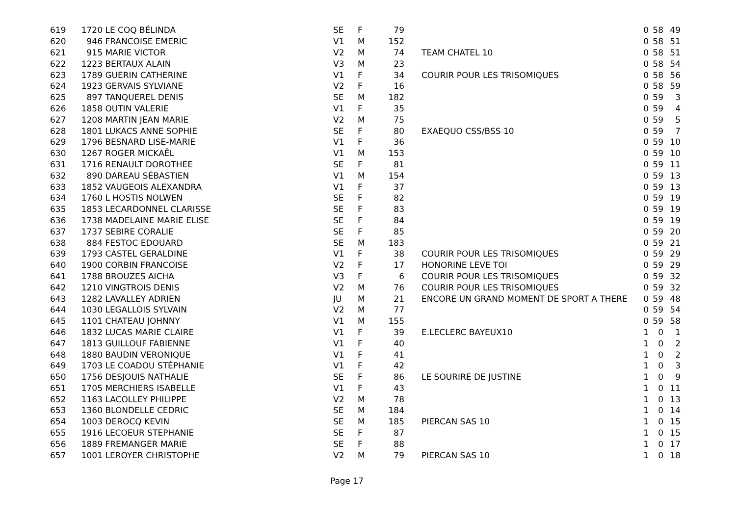| 619 | 1720 | LE COQ BÉLINDA | SE | F | 79 | | | 0 | 58 | 49 |
| 620 | 946 | FRANCOISE EMERIC | V1 | M | 152 | | | 0 | 58 | 51 |
| 621 | 915 | MARIE VICTOR | V2 | M | 74 | | TEAM CHATEL 10 | 0 | 58 | 51 |
| 622 | 1223 | BERTAUX ALAIN | V3 | M | 23 | | | 0 | 58 | 54 |
| 623 | 1789 | GUERIN CATHERINE | V1 | F | 34 | | COURIR POUR LES TRISOMIQUES | 0 | 58 | 56 |
| 624 | 1923 | GERVAIS SYLVIANE | V2 | F | 16 | | | 0 | 58 | 59 |
| 625 | 897 | TANQUEREL DENIS | SE | M | 182 | | | 0 | 59 | 3 |
| 626 | 1858 | OUTIN VALERIE | V1 | F | 35 | | | 0 | 59 | 4 |
| 627 | 1208 | MARTIN JEAN MARIE | V2 | M | 75 | | | 0 | 59 | 5 |
| 628 | 1801 | LUKACS ANNE SOPHIE | SE | F | 80 | | EXAEQUO CSS/BSS 10 | 0 | 59 | 7 |
| 629 | 1796 | BESNARD LISE-MARIE | V1 | F | 36 | | | 0 | 59 | 10 |
| 630 | 1267 | ROGER MICKAËL | V1 | M | 153 | | | 0 | 59 | 10 |
| 631 | 1716 | RENAULT DOROTHEE | SE | F | 81 | | | 0 | 59 | 11 |
| 632 | 890 | DAREAU SÉBASTIEN | V1 | M | 154 | | | 0 | 59 | 13 |
| 633 | 1852 | VAUGEOIS ALEXANDRA | V1 | F | 37 | | | 0 | 59 | 13 |
| 634 | 1760 | L HOSTIS NOLWEN | SE | F | 82 | | | 0 | 59 | 19 |
| 635 | 1853 | LECARDONNEL CLARISSE | SE | F | 83 | | | 0 | 59 | 19 |
| 636 | 1738 | MADELAINE MARIE ELISE | SE | F | 84 | | | 0 | 59 | 19 |
| 637 | 1737 | SEBIRE CORALIE | SE | F | 85 | | | 0 | 59 | 20 |
| 638 | 884 | FESTOC EDOUARD | SE | M | 183 | | | 0 | 59 | 21 |
| 639 | 1793 | CASTEL GERALDINE | V1 | F | 38 | | COURIR POUR LES TRISOMIQUES | 0 | 59 | 29 |
| 640 | 1900 | CORBIN FRANCOISE | V2 | F | 17 | | HONORINE LEVE TOI | 0 | 59 | 29 |
| 641 | 1788 | BROUZES AICHA | V3 | F | 6 | | COURIR POUR LES TRISOMIQUES | 0 | 59 | 32 |
| 642 | 1210 | VINGTROIS DENIS | V2 | M | 76 | | COURIR POUR LES TRISOMIQUES | 0 | 59 | 32 |
| 643 | 1282 | LAVALLEY ADRIEN | JU | M | 21 | | ENCORE UN GRAND MOMENT DE SPORT A THERE | 0 | 59 | 48 |
| 644 | 1030 | LEGALLOIS SYLVAIN | V2 | M | 77 | | | 0 | 59 | 54 |
| 645 | 1101 | CHATEAU JOHNNY | V1 | M | 155 | | | 0 | 59 | 58 |
| 646 | 1832 | LUCAS MARIE CLAIRE | V1 | F | 39 | | E.LECLERC BAYEUX10 | 1 | 0 | 1 |
| 647 | 1813 | GUILLOUF FABIENNE | V1 | F | 40 | | | 1 | 0 | 2 |
| 648 | 1880 | BAUDIN VERONIQUE | V1 | F | 41 | | | 1 | 0 | 2 |
| 649 | 1703 | LE COADOU STÉPHANIE | V1 | F | 42 | | | 1 | 0 | 3 |
| 650 | 1756 | DESJOUIS NATHALIE | SE | F | 86 | | LE SOURIRE DE JUSTINE | 1 | 0 | 9 |
| 651 | 1705 | MERCHIERS ISABELLE | V1 | F | 43 | | | 1 | 0 | 11 |
| 652 | 1163 | LACOLLEY PHILIPPE | V2 | M | 78 | | | 1 | 0 | 13 |
| 653 | 1360 | BLONDELLE CEDRIC | SE | M | 184 | | | 1 | 0 | 14 |
| 654 | 1003 | DEROCQ KEVIN | SE | M | 185 | | PIERCAN SAS 10 | 1 | 0 | 15 |
| 655 | 1916 | LECOEUR STEPHANIE | SE | F | 87 | | | 1 | 0 | 15 |
| 656 | 1889 | FREMANGER MARIE | SE | F | 88 | | | 1 | 0 | 17 |
| 657 | 1001 | LEROYER CHRISTOPHE | V2 | M | 79 | | PIERCAN SAS 10 | 1 | 0 | 18 |
Page 17